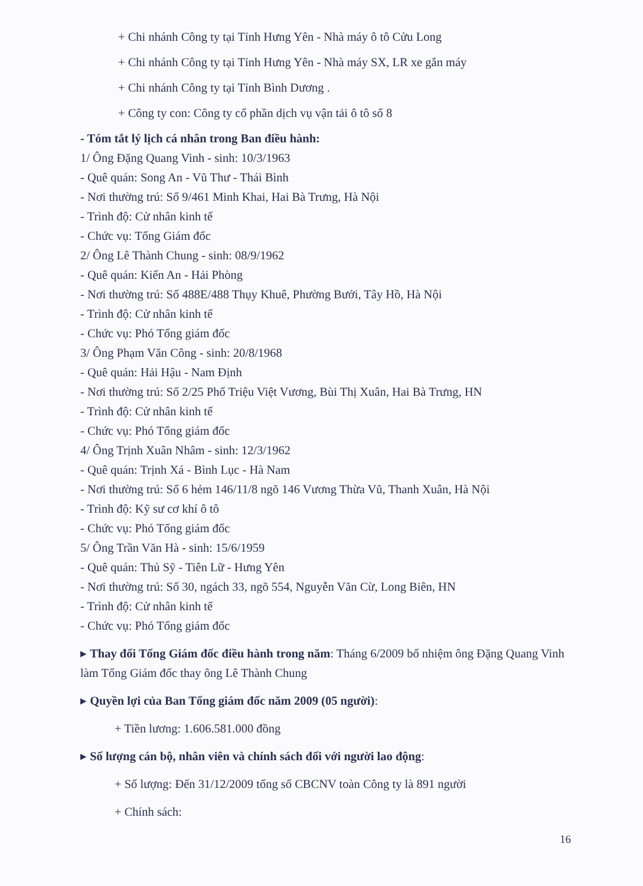+ Chi nhánh Công ty tại Tỉnh Hưng Yên - Nhà máy ô tô Cửu Long
+ Chi nhánh Công ty tại Tỉnh Hưng Yên - Nhà máy SX, LR xe gắn máy
+ Chi nhánh Công ty tại Tỉnh Bình Dương .
+ Công ty con: Công ty cổ phần dịch vụ vận tải ô tô số 8
- Tóm tắt lý lịch cá nhân trong Ban điều hành:
1/ Ông Đặng Quang Vinh - sinh: 10/3/1963
- Quê quán: Song An - Vũ Thư - Thái Bình
- Nơi thường trú: Số 9/461 Minh Khai, Hai Bà Trưng, Hà Nội
- Trình độ: Cử nhân kinh tế
- Chức vụ: Tổng Giám đốc
2/ Ông Lê Thành Chung - sinh: 08/9/1962
- Quê quán: Kiến An - Hải Phòng
- Nơi thường trú: Số 488E/488 Thụy Khuê, Phường Bưởi, Tây Hồ, Hà Nội
- Trình độ: Cử nhân kinh tế
- Chức vụ: Phó Tổng giám đốc
3/ Ông Phạm Văn Công - sinh: 20/8/1968
- Quê quán: Hải Hậu - Nam Định
- Nơi thường trú: Số 2/25 Phố Triệu Việt Vương, Bùi Thị Xuân, Hai Bà Trưng, HN
- Trình độ: Cử nhân kinh tế
- Chức vụ: Phó Tổng giám đốc
4/ Ông Trịnh Xuân Nhâm - sinh: 12/3/1962
- Quê quán: Trịnh Xá - Bình Lục - Hà Nam
- Nơi thường trú: Số 6 hẻm 146/11/8 ngõ 146 Vương Thừa Vũ, Thanh Xuân, Hà Nội
- Trình độ: Kỹ sư cơ khí ô tô
- Chức vụ: Phó Tổng giám đốc
5/ Ông Trần Văn Hà - sinh: 15/6/1959
- Quê quán: Thủ Sỹ - Tiên Lữ - Hưng Yên
- Nơi thường trú: Số 30, ngách 33, ngõ 554, Nguyễn Văn Cừ, Long Biên, HN
- Trình độ: Cử nhân kinh tế
- Chức vụ: Phó Tổng giám đốc
▸ Thay đổi Tổng Giám đốc điều hành trong năm: Tháng 6/2009 bổ nhiệm ông Đặng Quang Vinh làm Tổng Giám đốc thay ông Lê Thành Chung
▸ Quyền lợi của Ban Tổng giám đốc năm 2009 (05 người):
+ Tiền lương: 1.606.581.000 đồng
▸ Số lượng cán bộ, nhân viên và chính sách đối với người lao động:
+ Số lượng: Đến 31/12/2009 tổng số CBCNV toàn Công ty là 891 người
+ Chính sách:
16